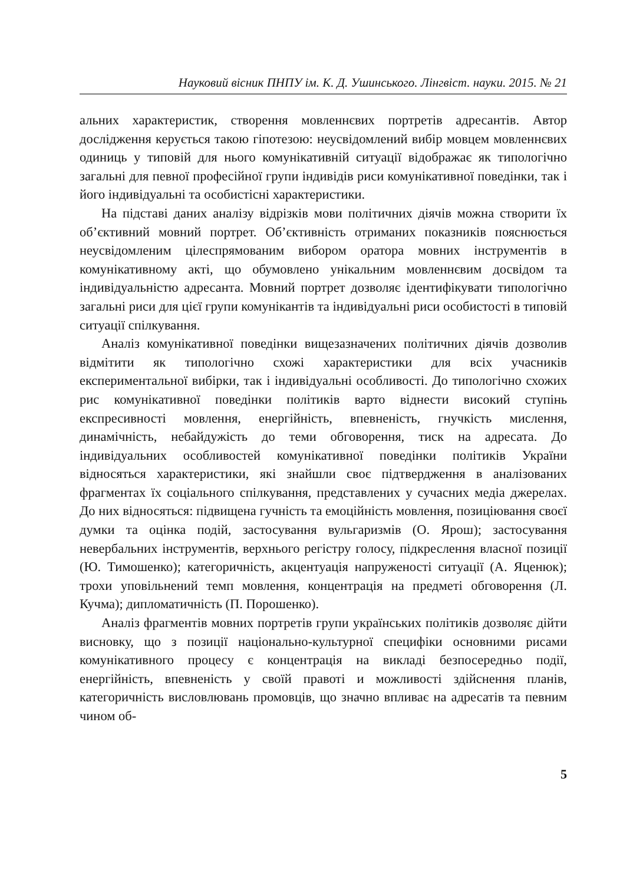Науковий вісник ПНПУ ім. К. Д. Ушинського. Лінгвіст. науки. 2015. № 21
альних характеристик, створення мовленнєвих портретів адресантів. Автор дослідження керується такою гіпотезою: неусвідомлений вибір мовцем мовленнєвих одиниць у типовій для нього комунікативній ситуації відображає як типологічно загальні для певної професійної групи індивідів риси комунікативної поведінки, так і його індивідуальні та особистісні характеристики.
На підставі даних аналізу відрізків мови політичних діячів можна створити їх об’єктивний мовний портрет. Об’єктивність отриманих показників пояснюється неусвідомленим цілеспрямованим вибором оратора мовних інструментів в комунікативному акті, що обумовлено унікальним мовленнєвим досвідом та індивідуальністю адресанта. Мовний портрет дозволяє ідентифікувати типологічно загальні риси для цієї групи комунікантів та індивідуальні риси особистості в типовій ситуації спілкування.
Аналіз комунікативної поведінки вищезазначених політичних діячів дозволив відмітити як типологічно схожі характеристики для всіх учасників експериментальної вибірки, так і індивідуальні особливості. До типологічно схожих рис комунікативної поведінки політиків варто віднести високий ступінь експресивності мовлення, енергійність, впевненість, гнучкість мислення, динамічність, небайдужість до теми обговорення, тиск на адресата. До індивідуальних особливостей комунікативної поведінки політиків України відносяться характеристики, які знайшли своє підтвердження в аналізованих фрагментах їх соціального спілкування, представлених у сучасних медіа джерелах. До них відносяться: підвищена гучність та емоційність мовлення, позиціювання своєї думки та оцінка подій, застосування вульгаризмів (О. Ярош); застосування невербальних інструментів, верхнього регістру голосу, підкреслення власної позиції (Ю. Тимошенко); категоричність, акцентуація напруженості ситуації (А. Яценюк); трохи уповільнений темп мовлення, концентрація на предметі обговорення (Л. Кучма); дипломатичність (П. Порошенко).
Аналіз фрагментів мовних портретів групи українських політиків дозволяє дійти висновку, що з позиції національно-культурної специфіки основними рисами комунікативного процесу є концентрація на викладі безпосередньо події, енергійність, впевненість у своїй правоті и можливості здійснення планів, категоричність висловлювань промовців, що значно впливає на адресатів та певним чином об-
5